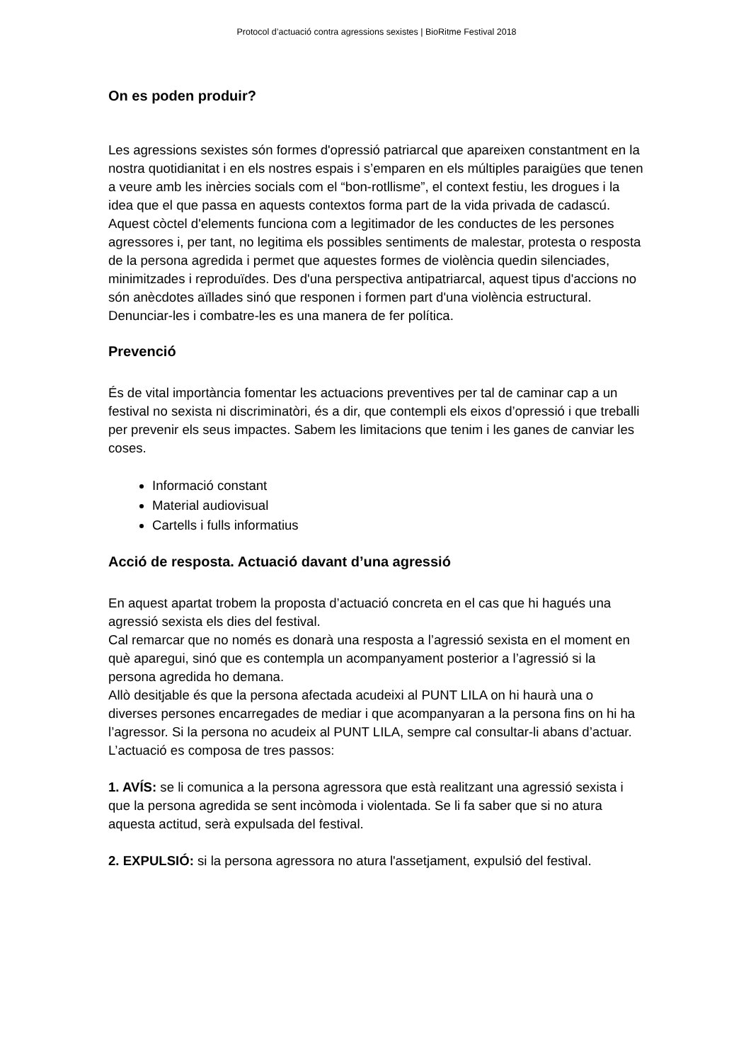Protocol d’actuació contra agressions sexistes | BioRitme Festival 2018
On es poden produir?
Les agressions sexistes són formes d'opressió patriarcal que apareixen constantment en la nostra quotidianitat i en els nostres espais i s’emparen en els múltiples paraigües que tenen a veure amb les inèrcies socials com el “bon-rotllisme”, el context festiu, les drogues i la idea que el que passa en aquests contextos forma part de la vida privada de cadascú. Aquest còctel d'elements funciona com a legitimador de les conductes de les persones agressores i, per tant, no legitima els possibles sentiments de malestar, protesta o resposta de la persona agredida i permet que aquestes formes de violència quedin silenciades, minimitzades i reproduïdes. Des d'una perspectiva antipatriarcal, aquest tipus d'accions no són anècdotes aïllades sinó que responen i formen part d'una violència estructural. Denunciar-les i combatre-les es una manera de fer política.
Prevenció
És de vital importància fomentar les actuacions preventives per tal de caminar cap a un festival no sexista ni discriminatòri, és a dir, que contempli els eixos d’opressió i que treballi per prevenir els seus impactes. Sabem les limitacions que tenim i les ganes de canviar les coses.
Informació constant
Material audiovisual
Cartells i fulls informatius
Acció de resposta. Actuació davant d’una agressió
En aquest apartat trobem la proposta d’actuació concreta en el cas que hi hagués una agressió sexista els dies del festival.
Cal remarcar que no només es donarà una resposta a l’agressió sexista en el moment en què aparegui, sinó que es contempla un acompanyament posterior a l’agressió si la persona agredida ho demana.
Allò desitjable és que la persona afectada acudeixi al PUNT LILA on hi haurà una o diverses persones encarregades de mediar i que acompanyaran a la persona fins on hi ha l’agressor. Si la persona no acudeix al PUNT LILA, sempre cal consultar-li abans d’actuar.
L’actuació es composa de tres passos:
1. AVÍS: se li comunica a la persona agressora que està realitzant una agressió sexista i que la persona agredida se sent incòmoda i violentada. Se li fa saber que si no atura aquesta actitud, serà expulsada del festival.
2. EXPULSIÓ: si la persona agressora no atura l'assetjament, expulsió del festival.